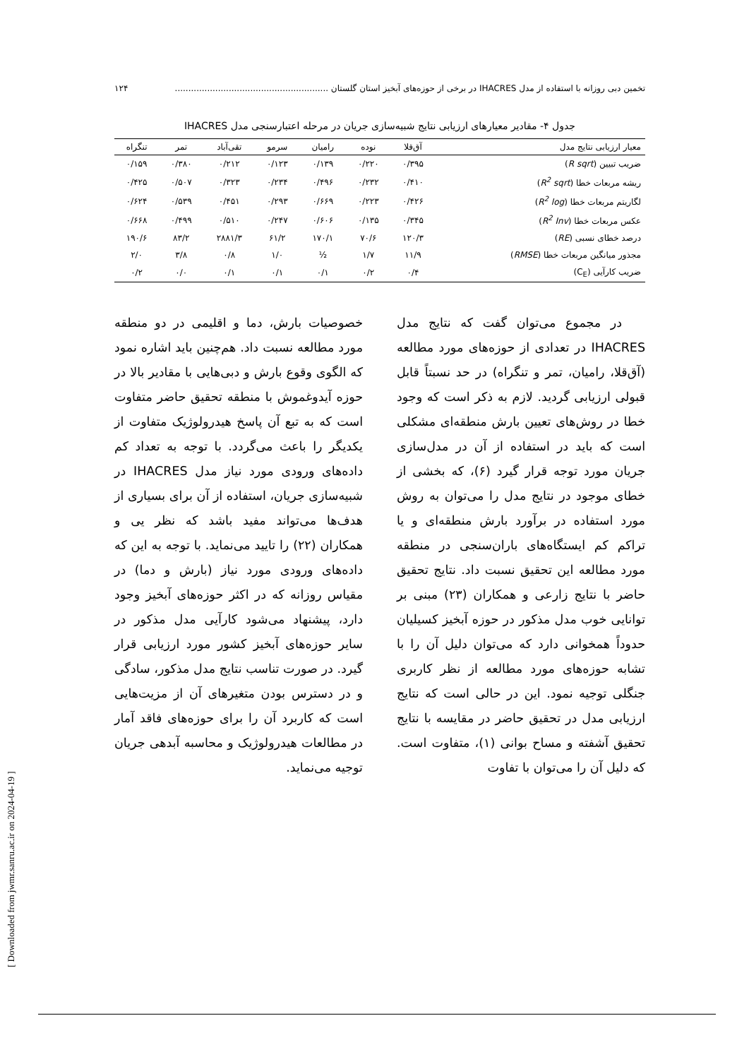تخمین دبی روزانه با استفاده از مدل IHACRES در برخی از حوزه‌های آبخیز استان گلستان ......................................................... ۱۲۴
جدول ۴- مقادیر معیارهای ارزیابی نتایج شبیه‌سازی جریان در مرحله اعتبارسنجی مدل IHACRES
| معیار ارزیابی نتایج مدل | آق‌قلا | نوده | رامیان | سرمو | تقی‌آباد | تمر | تنگراه |
| --- | --- | --- | --- | --- | --- | --- | --- |
| ضریب تبیین ( R sqrt ) | ۰/۳۹۵ | ۰/۲۲۰ | ۰/۱۳۹ | ۰/۱۲۳ | ۰/۲۱۲ | ۰/۳۸۰ | ۰/۱۵۹ |
| ریشه مربعات خطا ( R<sup>2</sup> sqrt ) | ۰/۴۱۰ | ۰/۲۳۲ | ۰/۴۹۶ | ۰/۲۳۴ | ۰/۳۲۳ | ۰/۵۰۷ | ۰/۴۲۵ |
| لگاریتم مربعات خطا ( R<sup>2</sup> log ) | ۰/۴۲۶ | ۰/۲۲۳ | ۰/۶۶۹ | ۰/۲۹۳ | ۰/۴۵۱ | ۰/۵۳۹ | ۰/۶۲۴ |
| عکس مربعات خطا ( R<sup>2</sup> Inv ) | ۰/۳۴۵ | ۰/۱۳۵ | ۰/۶۰۶ | ۰/۲۴۷ | ۰/۵۱۰ | ۰/۴۹۹ | ۰/۶۶۸ |
| درصد خطای نسبی ( RE ) | ۱۲۰/۳ | ۷۰/۶ | ۱۷۰/۱ | ۶۱/۲ | ۲۸۸۱/۳ | ۸۳/۲ | ۱۹۰/۶ |
| مجذور میانگین مربعات خطا ( RMSE ) | ۱۱/۹ | ۱/۷ | ½ | ۱/۰ | ۰/۸ | ۳/۸ | ۲/۰ |
| ضریب کارآیی (C<sub>E</sub>) | ۰/۴ | ۰/۲ | ۰/۱ | ۰/۱ | ۰/۱ | ۰/۰ | ۰/۲ |
در مجموع می‌توان گفت که نتایج مدل IHACRES در تعدادی از حوزه‌های مورد مطالعه (آق‌قلا، رامیان، تمر و تنگراه) در حد نسبتاً قابل قبولی ارزیابی گردید. لازم به ذکر است که وجود خطا در روش‌های تعیین بارش منطقه‌ای مشکلی است که باید در استفاده از آن در مدل‌سازی جریان مورد توجه قرار گیرد (۶)، که بخشی از خطای موجود در نتایج مدل را می‌توان به روش مورد استفاده در برآورد بارش منطقه‌ای و یا تراکم کم ایستگاه‌های باران‌سنجی در منطقه مورد مطالعه این تحقیق نسبت داد. نتایج تحقیق حاضر با نتایج زارعی و همکاران (۲۳) مبنی بر توانایی خوب مدل مذکور در حوزه آبخیز کسیلیان حدوداً همخوانی دارد که می‌توان دلیل آن را با تشابه حوزه‌های مورد مطالعه از نظر کاربری جنگلی توجیه نمود. این در حالی است که نتایج ارزیابی مدل در تحقیق حاضر در مقایسه با نتایج تحقیق آشفته و مساح بوانی (۱)، متفاوت است. که دلیل آن را می‌توان با تفاوت
خصوصیات بارش، دما و اقلیمی در دو منطقه مورد مطالعه نسبت داد. هم‌چنین باید اشاره نمود که الگوی وقوع بارش و دبی‌هایی با مقادیر بالا در حوزه آیدوغموش با منطقه تحقیق حاضر متفاوت است که به تبع آن پاسخ هیدرولوژیک متفاوت از یکدیگر را باعث می‌گردد. با توجه به تعداد کم داده‌های ورودی مورد نیاز مدل IHACRES در شبیه‌سازی جریان، استفاده از آن برای بسیاری از هدف‌ها می‌تواند مفید باشد که نظر یی و همکاران (۲۲) را تایید می‌نماید. با توجه به این که داده‌های ورودی مورد نیاز (بارش و دما) در مقیاس روزانه که در اکثر حوزه‌های آبخیز وجود دارد، پیشنهاد می‌شود کارآیی مدل مذکور در سایر حوزه‌های آبخیز کشور مورد ارزیابی قرار گیرد. در صورت تناسب نتایج مدل مذکور، سادگی و در دسترس بودن متغیرهای آن از مزیت‌هایی است که کاربرد آن را برای حوزه‌های فاقد آمار در مطالعات هیدرولوژیک و محاسبه آبدهی جریان توجیه می‌نماید.
[ Downloaded from jwmr.sanru.ac.ir on 2024-04-19 ]